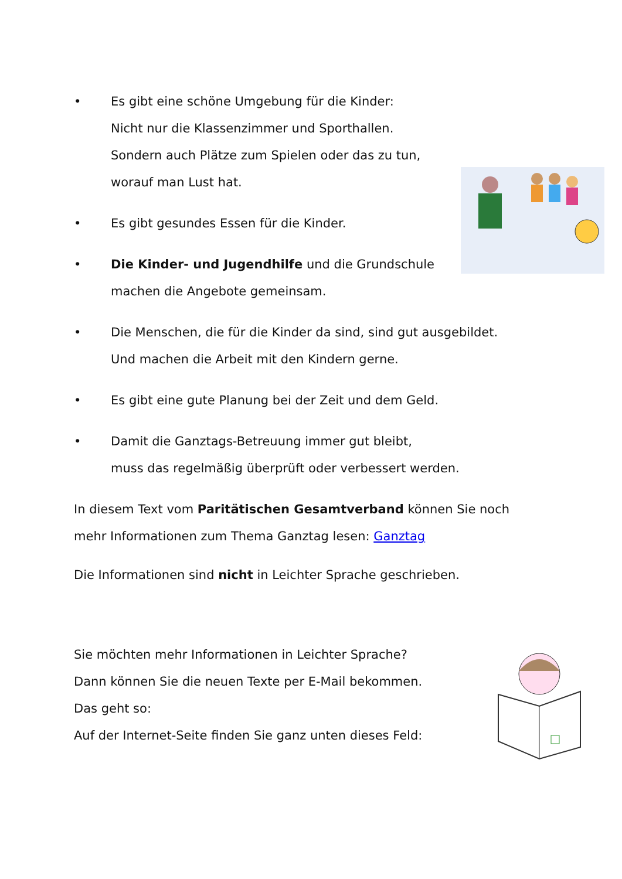• Es gibt eine schöne Umgebung für die Kinder:
Nicht nur die Klassenzimmer und Sporthallen.
Sondern auch Plätze zum Spielen oder das zu tun,
worauf man Lust hat.
• Es gibt gesundes Essen für die Kinder.
• Die Kinder- und Jugendhilfe und die Grundschule
machen die Angebote gemeinsam.
• Die Menschen, die für die Kinder da sind, sind gut ausgebildet.
Und machen die Arbeit mit den Kindern gerne.
• Es gibt eine gute Planung bei der Zeit und dem Geld.
• Damit die Ganztags-Betreuung immer gut bleibt,
muss das regelmäßig überprüft oder verbessert werden.
In diesem Text vom Paritätischen Gesamtverband können Sie noch mehr Informationen zum Thema Ganztag lesen: Ganztag
Die Informationen sind nicht in Leichter Sprache geschrieben.
Sie möchten mehr Informationen in Leichter Sprache?
Dann können Sie die neuen Texte per E-Mail bekommen.
Das geht so:
Auf der Internet-Seite finden Sie ganz unten dieses Feld: